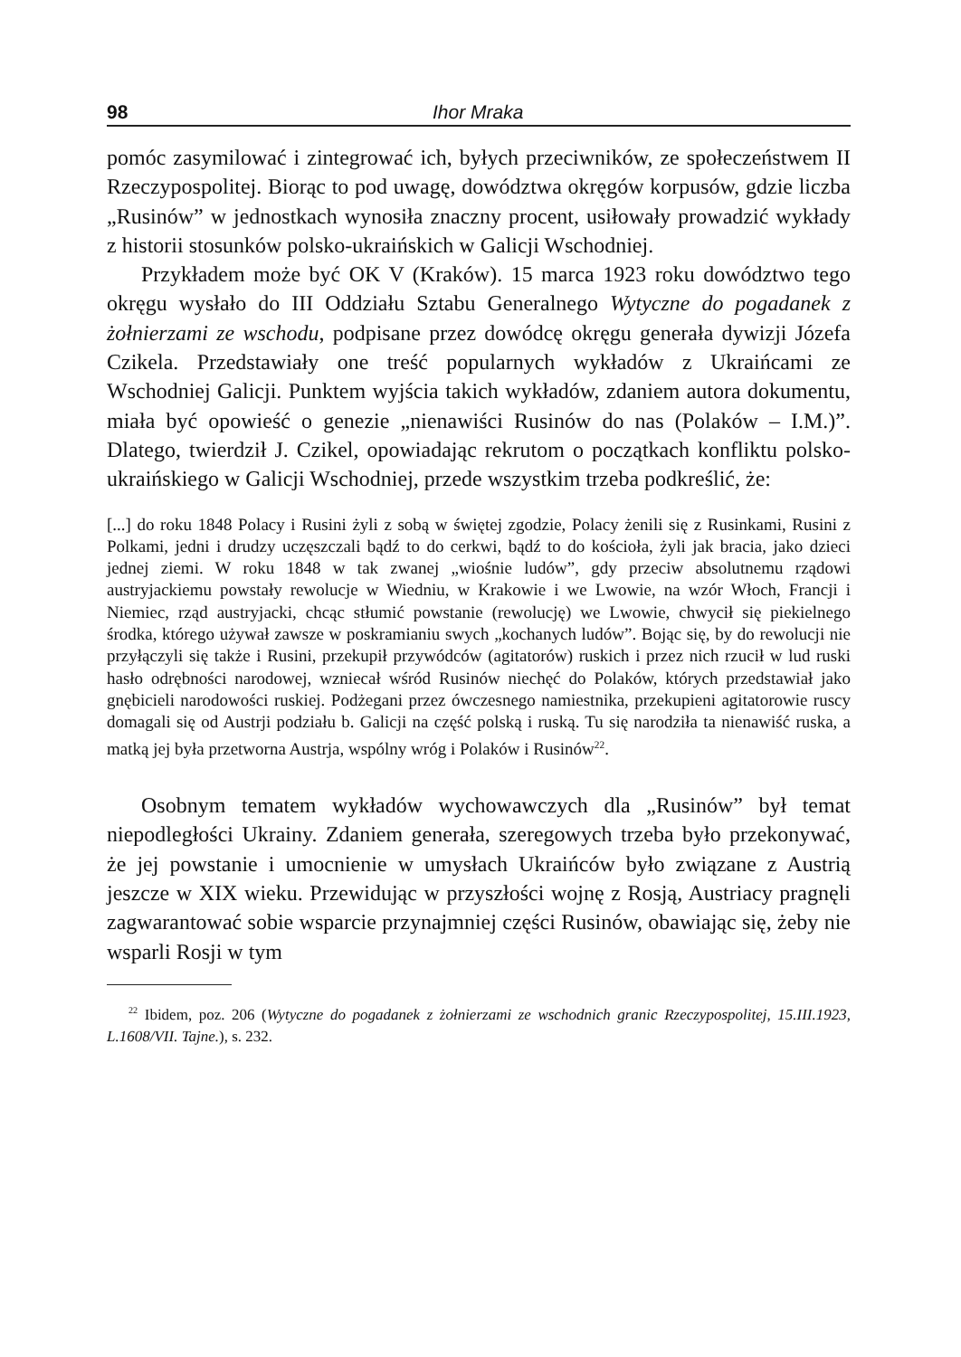98 Ihor Mraka
pomóc zasymilować i zintegrować ich, byłych przeciwników, ze społeczeństwem II Rzeczypospolitej. Biorąc to pod uwagę, dowództwa okręgów korpusów, gdzie liczba „Rusinów” w jednostkach wynosiła znaczny procent, usiłowały prowadzić wykłady z historii stosunków polsko-ukraińskich w Galicji Wschodniej.
Przykładem może być OK V (Kraków). 15 marca 1923 roku dowództwo tego okręgu wysłało do III Oddziału Sztabu Generalnego Wytyczne do pogadanek z żołnierzami ze wschodu, podpisane przez dowódcę okręgu generała dywizji Józefa Czikela. Przedstawiały one treść popularnych wykładów z Ukraińcami ze Wschodniej Galicji. Punktem wyjścia takich wykładów, zdaniem autora dokumentu, miała być opowieść o genezie „nienawiści Rusinów do nas (Polaków – I.M.)”. Dlatego, twierdził J. Czikel, opowiadając rekrutom o początkach konfliktu polsko-ukraińskiego w Galicji Wschodniej, przede wszystkim trzeba podkreślić, że:
[...] do roku 1848 Polacy i Rusini żyli z sobą w świętej zgodzie, Polacy żenili się z Rusinkami, Rusini z Polkami, jedni i drudzy uczęszczali bądź to do cerkwi, bądź to do kościoła, żyli jak bracia, jako dzieci jednej ziemi. W roku 1848 w tak zwanej „wiośnie ludów”, gdy przeciw absolutnemu rządowi austryjackiemu powstały rewolucje w Wiedniu, w Krakowie i we Lwowie, na wzór Włoch, Francji i Niemiec, rząd austryjacki, chcąc stłumić powstanie (rewolucję) we Lwowie, chwycił się piekielnego środka, którego używał zawsze w poskramianiu swych „kochanych ludów”. Bojąc się, by do rewolucji nie przyłączyli się także i Rusini, przekupił przywódców (agitatorów) ruskich i przez nich rzucił w lud ruski hasło odrębności narodowej, wzniecał wśród Rusinów niechęć do Polaków, których przedstawiał jako gnębicieli narodowości ruskiej. Podżegani przez ówczesnego namiestnika, przekupieni agitatorowie ruscy domagali się od Austrji podziału b. Galicji na część polską i ruską. Tu się narodziła ta nienawiść ruska, a matką jej była przetworna Austrja, wspólny wróg i Polaków i Rusinów<sup>22</sup>.
Osobnym tematem wykładów wychowawczych dla „Rusinów” był temat niepodległości Ukrainy. Zdaniem generała, szeregowych trzeba było przekonywać, że jej powstanie i umocnienie w umysłach Ukraińców było związane z Austrią jeszcze w XIX wieku. Przewidując w przyszłości wojnę z Rosją, Austriacy pragnęli zagwarantować sobie wsparcie przynajmniej części Rusinów, obawiając się, żeby nie wsparli Rosji w tym
<sup>22</sup> Ibidem, poz. 206 (Wytyczne do pogadanek z żołnierzami ze wschodnich granic Rzeczypospolitej, 15.III.1923, L.1608/VII. Tajne.), s. 232.